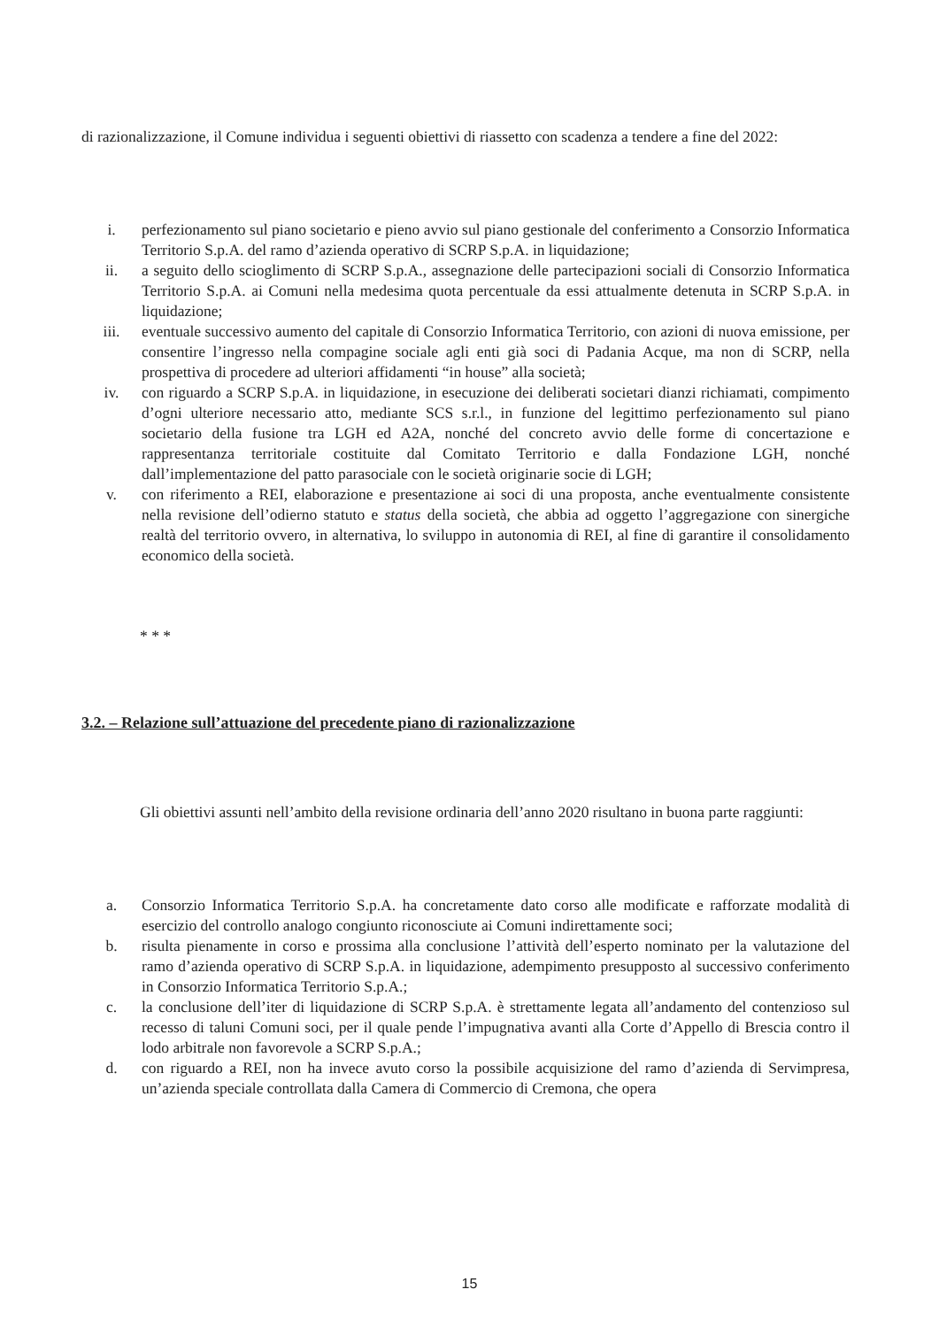di razionalizzazione, il Comune individua i seguenti obiettivi di riassetto con scadenza a tendere a fine del 2022:
i. perfezionamento sul piano societario e pieno avvio sul piano gestionale del conferimento a Consorzio Informatica Territorio S.p.A. del ramo d’azienda operativo di SCRP S.p.A. in liquidazione;
ii. a seguito dello scioglimento di SCRP S.p.A., assegnazione delle partecipazioni sociali di Consorzio Informatica Territorio S.p.A. ai Comuni nella medesima quota percentuale da essi attualmente detenuta in SCRP S.p.A. in liquidazione;
iii. eventuale successivo aumento del capitale di Consorzio Informatica Territorio, con azioni di nuova emissione, per consentire l’ingresso nella compagine sociale agli enti già soci di Padania Acque, ma non di SCRP, nella prospettiva di procedere ad ulteriori affidamenti “in house” alla società;
iv. con riguardo a SCRP S.p.A. in liquidazione, in esecuzione dei deliberati societari dianzi richiamati, compimento d’ogni ulteriore necessario atto, mediante SCS s.r.l., in funzione del legittimo perfezionamento sul piano societario della fusione tra LGH ed A2A, nonché del concreto avvio delle forme di concertazione e rappresentanza territoriale costituite dal Comitato Territorio e dalla Fondazione LGH, nonché dall’implementazione del patto parasociale con le società originarie socie di LGH;
v. con riferimento a REI, elaborazione e presentazione ai soci di una proposta, anche eventualmente consistente nella revisione dell’odierno statuto e status della società, che abbia ad oggetto l’aggregazione con sinergiche realtà del territorio ovvero, in alternativa, lo sviluppo in autonomia di REI, al fine di garantire il consolidamento economico della società.
* * *
3.2. – Relazione sull’attuazione del precedente piano di razionalizzazione
Gli obiettivi assunti nell’ambito della revisione ordinaria dell’anno 2020 risultano in buona parte raggiunti:
a. Consorzio Informatica Territorio S.p.A. ha concretamente dato corso alle modificate e rafforzate modalità di esercizio del controllo analogo congiunto riconosciute ai Comuni indirettamente soci;
b. risulta pienamente in corso e prossima alla conclusione l’attività dell’esperto nominato per la valutazione del ramo d’azienda operativo di SCRP S.p.A. in liquidazione, adempimento presupposto al successivo conferimento in Consorzio Informatica Territorio S.p.A.;
c. la conclusione dell’iter di liquidazione di SCRP S.p.A. è strettamente legata all’andamento del contenzioso sul recesso di taluni Comuni soci, per il quale pende l’impugnativa avanti alla Corte d’Appello di Brescia contro il lodo arbitrale non favorevole a SCRP S.p.A.;
d. con riguardo a REI, non ha invece avuto corso la possibile acquisizione del ramo d’azienda di Servimpresa, un’azienda speciale controllata dalla Camera di Commercio di Cremona, che opera
15